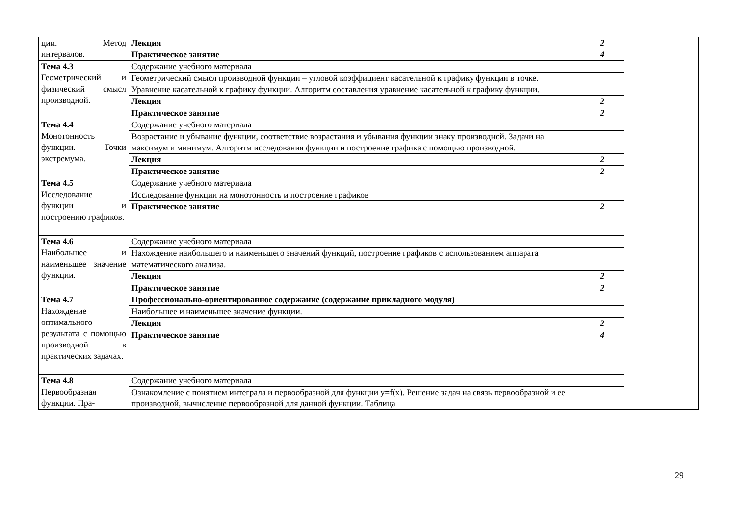| ции. Метод интервалов. | Лекция | 2 | |
| | Практическое занятие | 4 | |
| Тема 4.3 Геометрический и физический смысл производной. | Содержание учебного материала | | |
| | Геометрический смысл производной функции – угловой коэффициент касательной к графику функции в точке. Уравнение касательной к графику функции. Алгоритм составления уравнение касательной к графику функции. | | |
| | Лекция | 2 | |
| | Практическое занятие | 2 | |
| Тема 4.4 Монотонность функции. Точки экстремума. | Содержание учебного материала | | |
| | Возрастание и убывание функции, соответствие возрастания и убывания функции знаку производной. Задачи на максимум и минимум. Алгоритм исследования функции и построение графика с помощью производной. | | |
| | Лекция | 2 | |
| | Практическое занятие | 2 | |
| Тема 4.5 Исследование функции и построению графиков. | Содержание учебного материала | | |
| | Исследование функции на монотонность и построение графиков | | |
| | Практическое занятие | 2 | |
| Тема 4.6 Наибольшее и наименьшее значение функции. | Содержание учебного материала | | |
| | Нахождение наибольшего и наименьшего значений функций, построение графиков с использованием аппарата математического анализа. | | |
| | Лекция | 2 | |
| | Практическое занятие | 2 | |
| Тема 4.7 Нахождение оптимального результата с помощью производной в практических задачах. | Профессионально-ориентированное содержание (содержание прикладного модуля) | | |
| | Наибольшее и наименьшее значение функции. | | |
| | Лекция | 2 | |
| | Практическое занятие | 4 | |
| Тема 4.8 Первообразная функции. Пра- | Содержание учебного материала | | |
| | Ознакомление с понятием интеграла и первообразной для функции y=f(x). Решение задач на связь первообразной и ее производной, вычисление первообразной для данной функции. Таблица | | |
29